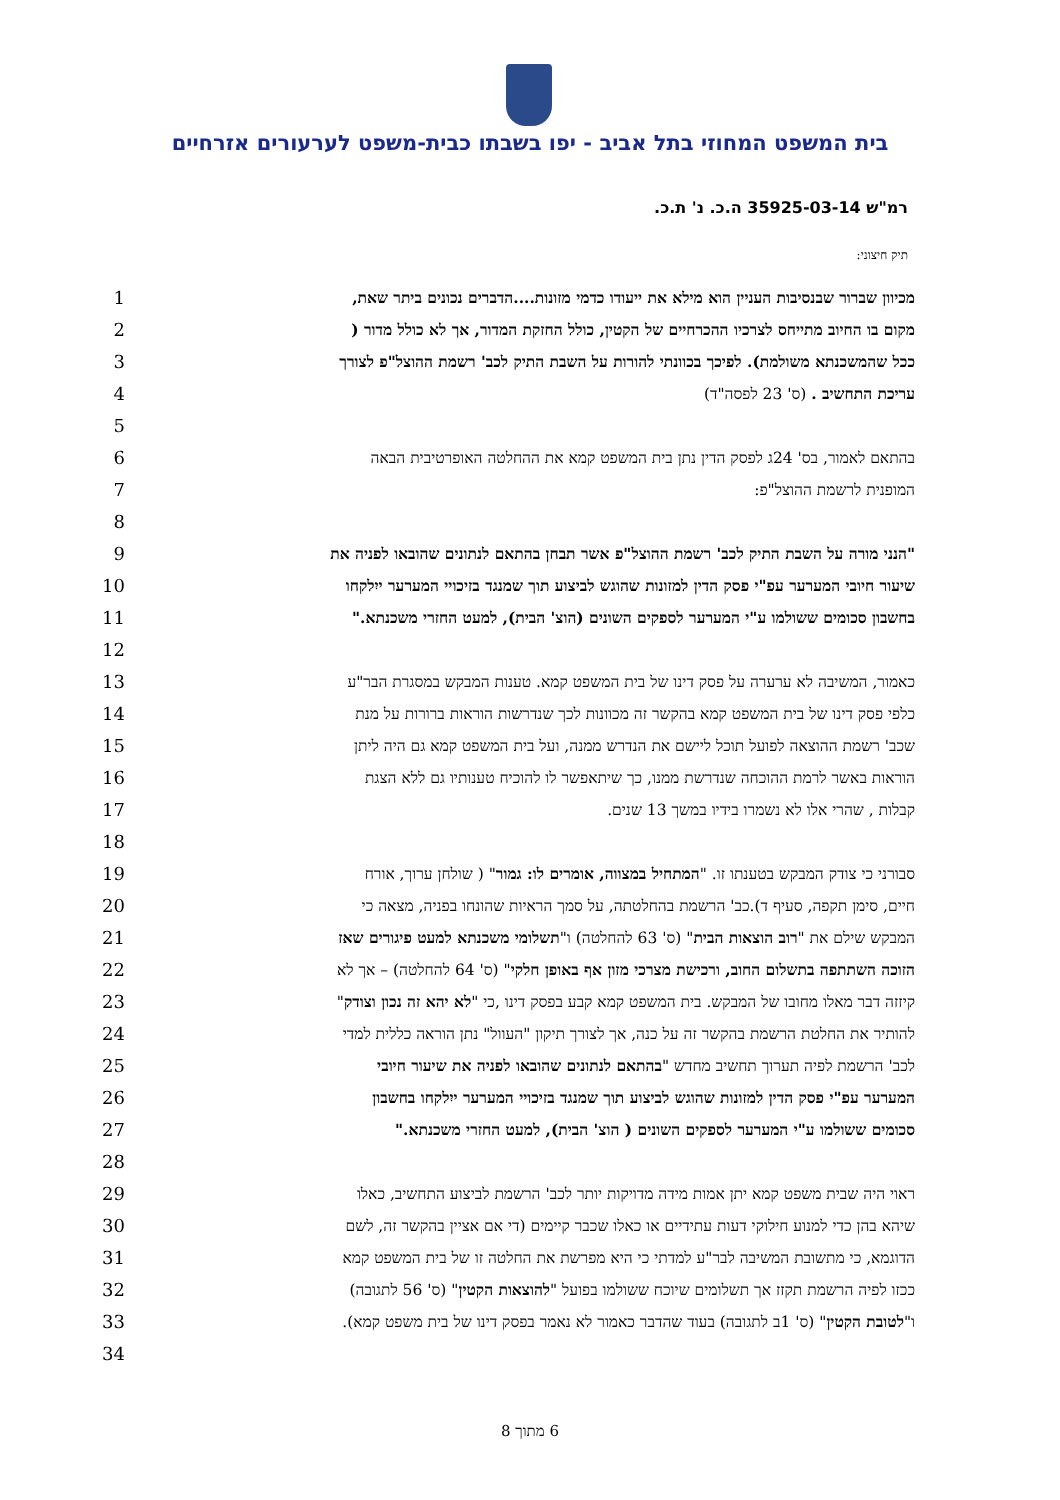בית המשפט המחוזי בתל אביב - יפו בשבתו כבית-משפט לערעורים אזרחיים
רמ"ש 35925-03-14 ה.כ. נ' ת.כ.
תיק חיצוני:
1 מכיוון שברור שבנסיבות העניין הוא מילא את ייעודו כדמי מזונות....הדברים נכונים ביתר שאת,
2 מקום בו החיוב מתייחס לצרכיו ההכרחיים של הקטין, כולל החזקת המדור, אך לא כולל מדור (
3 ככל שהמשכנתא משולמת). לפיכך בכוונתי להורות על השבת התיק לכב' רשמת ההוצל"פ לצורך
4 עריכת התחשיב . (ס' 23 לפסה"ד)
5
6 בהתאם לאמור, בס' 24ג לפסק הדין נתן בית המשפט קמא את ההחלטה האופרטיבית הבאה
7 המופנית לרשמת ההוצל"פ:
8
9 "הנני מורה על השבת התיק לכב' רשמת ההוצל"פ אשר תבחן בהתאם לנתונים שהובאו לפניה את
10 שיעור חיובי המערער עפ"י פסק הדין למזונות שהוגש לביצוע תוך שמנגד בזיכויי המערער ייִלקחו
11 בחשבון סכומים ששולמו ע"י המערער לספקים השונים (הוצ' הבית), למעט החזרי משכנתא."
12
13 כאמור, המשיבה לא ערערה על פסק דינו של בית המשפט קמא. טענות המבקש במסגרת הבר"ע
14 כלפי פסק דינו של בית המשפט קמא בהקשר זה מכוונות לכך שנדרשות הוראות ברורות על מנת
15 שכב' רשמת ההוצאה לפועל תוכל ליישם את הנדרש ממנה, ועל בית המשפט קמא גם היה ליתן
16 הוראות באשר לרמת ההוכחה שנדרשת ממנו, כך שיתאפשר לו להוכיח טענותיו גם ללא הצגת
17 קבלות , שהרי אלו לא נשמרו בידיו במשך 13 שנים.
18
19 סבורני כי צודק המבקש בטענתו זו. "המתחיל במצווה, אומרים לו: גמור" ( שולחן ערוך, אורח
20 חיים, סימן תקפה, סעיף ד).כב' הרשמת בהחלטתה, על סמך הראיות שהונחו בפניה, מצאה כי
21 המבקש שילם את "רוב הוצאות הבית" (ס' 63 להחלטה) ו"תשלומי משכנתא למעט פיגורים שאז
22 הזוכה השתתפה בתשלום החוב, ורכישת מצרכי מזון אף באופן חלקי" (ס' 64 להחלטה) – אך לא
23 קיזזה דבר מאלו מחובו של המבקש. בית המשפט קמא קבע בפסק דינו ,כי "לא יהא זה נכון וצודק"
24 להותיר את החלטת הרשמת בהקשר זה על כנה, אך לצורך תיקון "העוול" נתן הוראה כללית למדי
25 לכב' הרשמת לפיה תערוך תחשיב מחדש "בהתאם לנתונים שהובאו לפניה את שיעור חיובי
26 המערער עפ"י פסק הדין למזונות שהוגש לביצוע תוך שמנגד בזיכויי המערער ייִלקחו בחשבון
27 סכומים ששולמו ע"י המערער לספקים השונים ( הוצ' הבית), למעט החזרי משכנתא."
28
29 ראוי היה שבית משפט קמא יתן אמות מידה מדויקות יותר לכב' הרשמת לביצוע התחשיב, כאלו
30 שיהא בהן כדי למנוע חילוקי דעות עתידיים או כאלו שכבר קיימים (די אם אציין בהקשר זה, לשם
31 הדוגמא, כי מתשובת המשיבה לבר"ע למדתי כי היא מפרשת את החלטה זו של בית המשפט קמא
32 ככזו לפיה הרשמת תקזז אך תשלומים שיוכח ששולמו בפועל "להוצאות הקטין" (ס' 56 לתגובה)
33 ו"לטובת הקטין" (ס' 1ב לתגובה) בעוד שהדבר כאמור לא נאמר בפסק דינו של בית משפט קמא).
34
6 מתוך 8